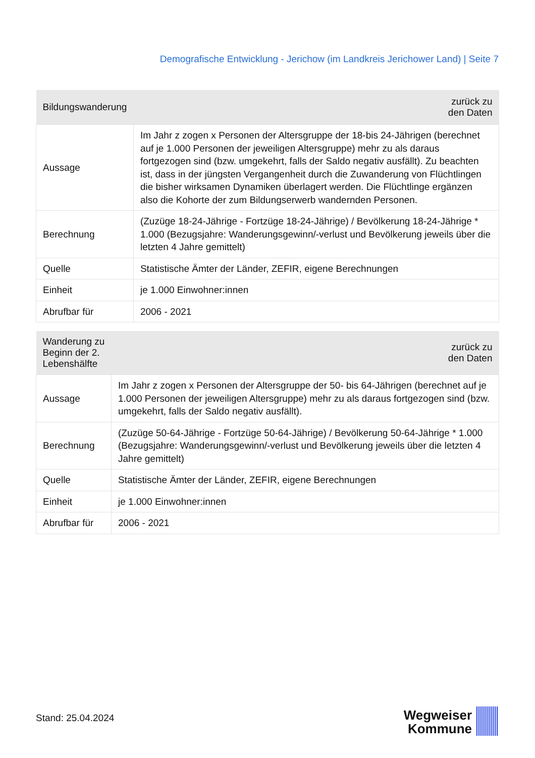Demografische Entwicklung - Jerichow (im Landkreis Jerichower Land) | Seite 7
| Bildungswanderung | zurück zu den Daten |
| --- | --- |
| Aussage | Im Jahr z zogen x Personen der Altersgruppe der 18-bis 24-Jährigen (berechnet auf je 1.000 Personen der jeweiligen Altersgruppe) mehr zu als daraus fortgezogen sind (bzw. umgekehrt, falls der Saldo negativ ausfällt). Zu beachten ist, dass in der jüngsten Vergangenheit durch die Zuwanderung von Flüchtlingen die bisher wirksamen Dynamiken überlagert werden. Die Flüchtlinge ergänzen also die Kohorte der zum Bildungserwerb wandernden Personen. |
| Berechnung | (Zuzüge 18-24-Jährige - Fortzüge 18-24-Jährige) / Bevölkerung 18-24-Jährige * 1.000 (Bezugsjahre: Wanderungsgewinn/-verlust und Bevölkerung jeweils über die letzten 4 Jahre gemittelt) |
| Quelle | Statistische Ämter der Länder, ZEFIR, eigene Berechnungen |
| Einheit | je 1.000 Einwohner:innen |
| Abrufbar für | 2006 - 2021 |
| Wanderung zu Beginn der 2. Lebenshälfte | zurück zu den Daten |
| --- | --- |
| Aussage | Im Jahr z zogen x Personen der Altersgruppe der 50- bis 64-Jährigen (berechnet auf je 1.000 Personen der jeweiligen Altersgruppe) mehr zu als daraus fortgezogen sind (bzw. umgekehrt, falls der Saldo negativ ausfällt). |
| Berechnung | (Zuzüge 50-64-Jährige - Fortzüge 50-64-Jährige) / Bevölkerung 50-64-Jährige * 1.000 (Bezugsjahre: Wanderungsgewinn/-verlust und Bevölkerung jeweils über die letzten 4 Jahre gemittelt) |
| Quelle | Statistische Ämter der Länder, ZEFIR, eigene Berechnungen |
| Einheit | je 1.000 Einwohner:innen |
| Abrufbar für | 2006 - 2021 |
Stand: 25.04.2024
Wegweiser
Kommune